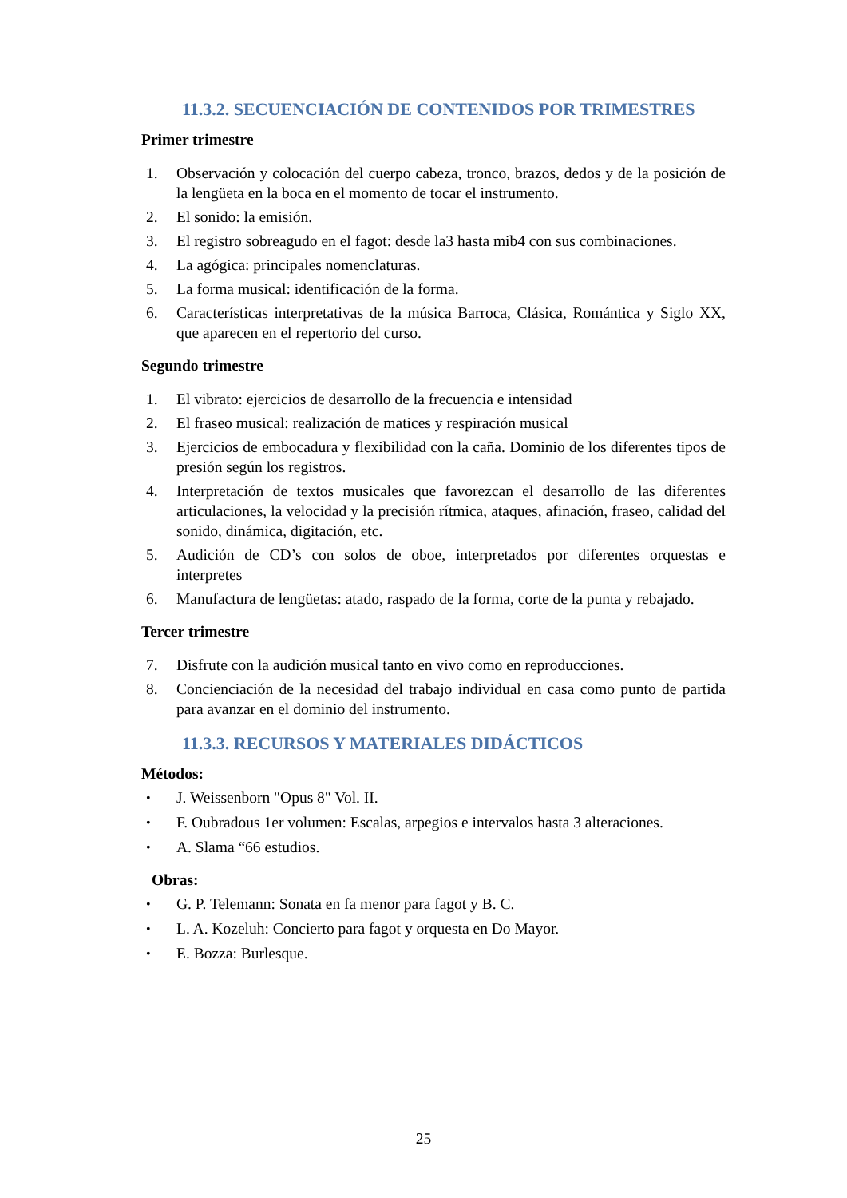11.3.2. SECUENCIACIÓN DE CONTENIDOS POR TRIMESTRES
Primer trimestre
1. Observación y colocación del cuerpo cabeza, tronco, brazos, dedos y de la posición de la lengüeta en la boca en el momento de tocar el instrumento.
2. El sonido: la emisión.
3. El registro sobreagudo en el fagot: desde la3 hasta mib4 con sus combinaciones.
4. La agógica: principales nomenclaturas.
5. La forma musical: identificación de la forma.
6. Características interpretativas de la música Barroca, Clásica, Romántica y Siglo XX, que aparecen en el repertorio del curso.
Segundo trimestre
1. El vibrato: ejercicios de desarrollo de la frecuencia e intensidad
2. El fraseo musical: realización de matices y respiración musical
3. Ejercicios de embocadura y flexibilidad con la caña. Dominio de los diferentes tipos de presión según los registros.
4. Interpretación de textos musicales que favorezcan el desarrollo de las diferentes articulaciones, la velocidad y la precisión rítmica, ataques, afinación, fraseo, calidad del sonido, dinámica, digitación, etc.
5. Audición de CD’s con solos de oboe, interpretados por diferentes orquestas e interpretes
6. Manufactura de lengüetas: atado, raspado de la forma, corte de la punta y rebajado.
Tercer trimestre
7. Disfrute con la audición musical tanto en vivo como en reproducciones.
8. Concienciación de la necesidad del trabajo individual en casa como punto de partida para avanzar en el dominio del instrumento.
11.3.3. RECURSOS Y MATERIALES DIDÁCTICOS
Métodos:
• J. Weissenborn "Opus 8" Vol. II.
• F. Oubradous 1er volumen: Escalas, arpegios e intervalos hasta 3 alteraciones.
• A. Slama “66 estudios.
Obras:
• G. P. Telemann: Sonata en fa menor para fagot y B. C.
• L. A. Kozeluh: Concierto para fagot y orquesta en Do Mayor.
• E. Bozza: Burlesque.
25